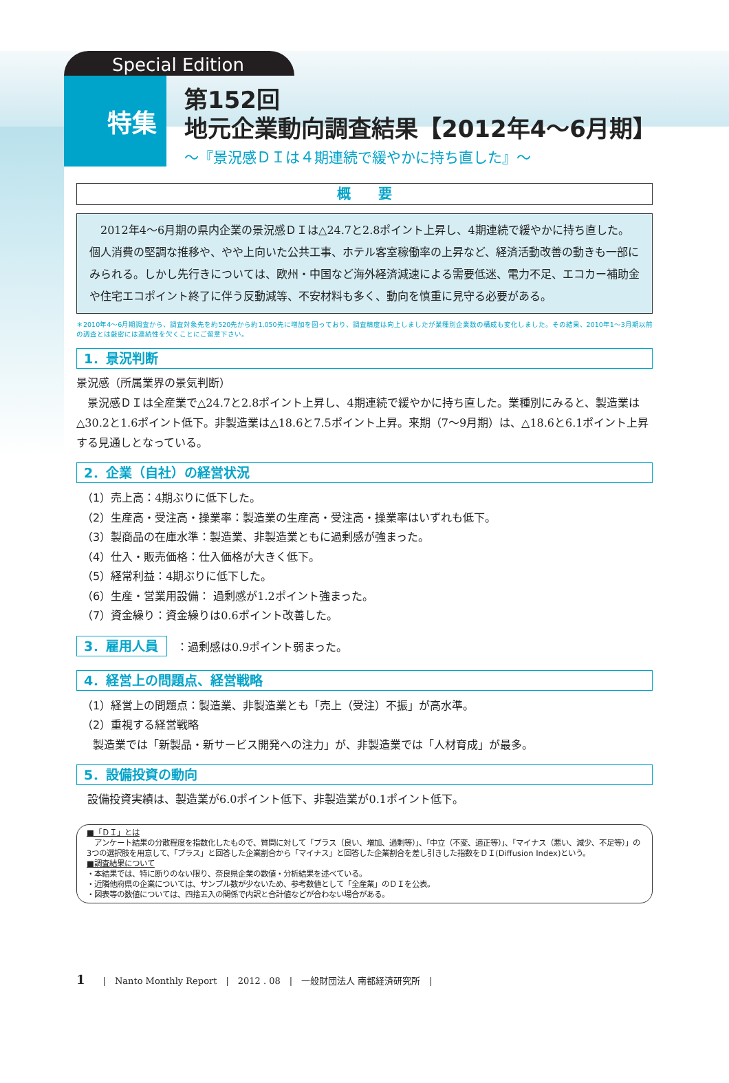Special Edition
特集
第152回
地元企業動向調査結果【2012年4〜6月期】
〜『景況感ＤＩは４期連続で緩やかに持ち直した』〜
概　　要
　2012年4〜6月期の県内企業の景況感ＤＩは△24.7と2.8ポイント上昇し、4期連続で緩やかに持ち直した。個人消費の堅調な推移や、やや上向いた公共工事、ホテル客室稼働率の上昇など、経済活動改善の動きも一部にみられる。しかし先行きについては、欧州・中国など海外経済減速による需要低迷、電力不足、エコカー補助金や住宅エコポイント終了に伴う反動減等、不安材料も多く、動向を慎重に見守る必要がある。
＊2010年4〜6月期調査から、調査対象先を約520先から約1,050先に増加を図っており、調査精度は向上しましたが業種別企業数の構成も変化しました。その結果、2010年1〜3月期以前の調査とは厳密には連続性を欠くことにご留意下さい。
1．景況判断
景況感（所属業界の景気判断）
　景況感ＤＩは全産業で△24.7と2.8ポイント上昇し、4期連続で緩やかに持ち直した。業種別にみると、製造業は△30.2と1.6ポイント低下。非製造業は△18.6と7.5ポイント上昇。来期（7〜9月期）は、△18.6と6.1ポイント上昇する見通しとなっている。
2．企業（自社）の経営状況
（1）売上高：4期ぶりに低下した。
（2）生産高・受注高・操業率：製造業の生産高・受注高・操業率はいずれも低下。
（3）製商品の在庫水準：製造業、非製造業ともに過剰感が強まった。
（4）仕入・販売価格：仕入価格が大きく低下。
（5）経常利益：4期ぶりに低下した。
（6）生産・営業用設備： 過剰感が1.2ポイント強まった。
（7）資金繰り：資金繰りは0.6ポイント改善した。
3．雇用人員
：過剰感は0.9ポイント弱まった。
4．経営上の問題点、経営戦略
（1）経営上の問題点：製造業、非製造業とも「売上（受注）不振」が高水準。
（2）重視する経営戦略
　製造業では「新製品・新サービス開発への注力」が、非製造業では「人材育成」が最多。
5．設備投資の動向
　設備投資実績は、製造業が6.0ポイント低下、非製造業が0.1ポイント低下。
■「ＤＩ」とは
　アンケート結果の分散程度を指数化したもので、質問に対して「プラス（良い、増加、過剰等）」、「中立（不変、適正等）」、「マイナス（悪い、減少、不足等）」の3つの選択肢を用意して、「プラス」と回答した企業割合から「マイナス」と回答した企業割合を差し引きした指数をＤＩ(Diffusion Index)という。
■調査結果について
・本結果では、特に断りのない限り、奈良県企業の数値・分析結果を述べている。
・近隣他府県の企業については、サンプル数が少ないため、参考数値として「全産業」のＤＩを公表。
・図表等の数値については、四捨五入の関係で内訳と合計値などが合わない場合がある。
1　　|　Nanto Monthly Report　|　2012 . 08　|　一般財団法人 南都経済研究所　|